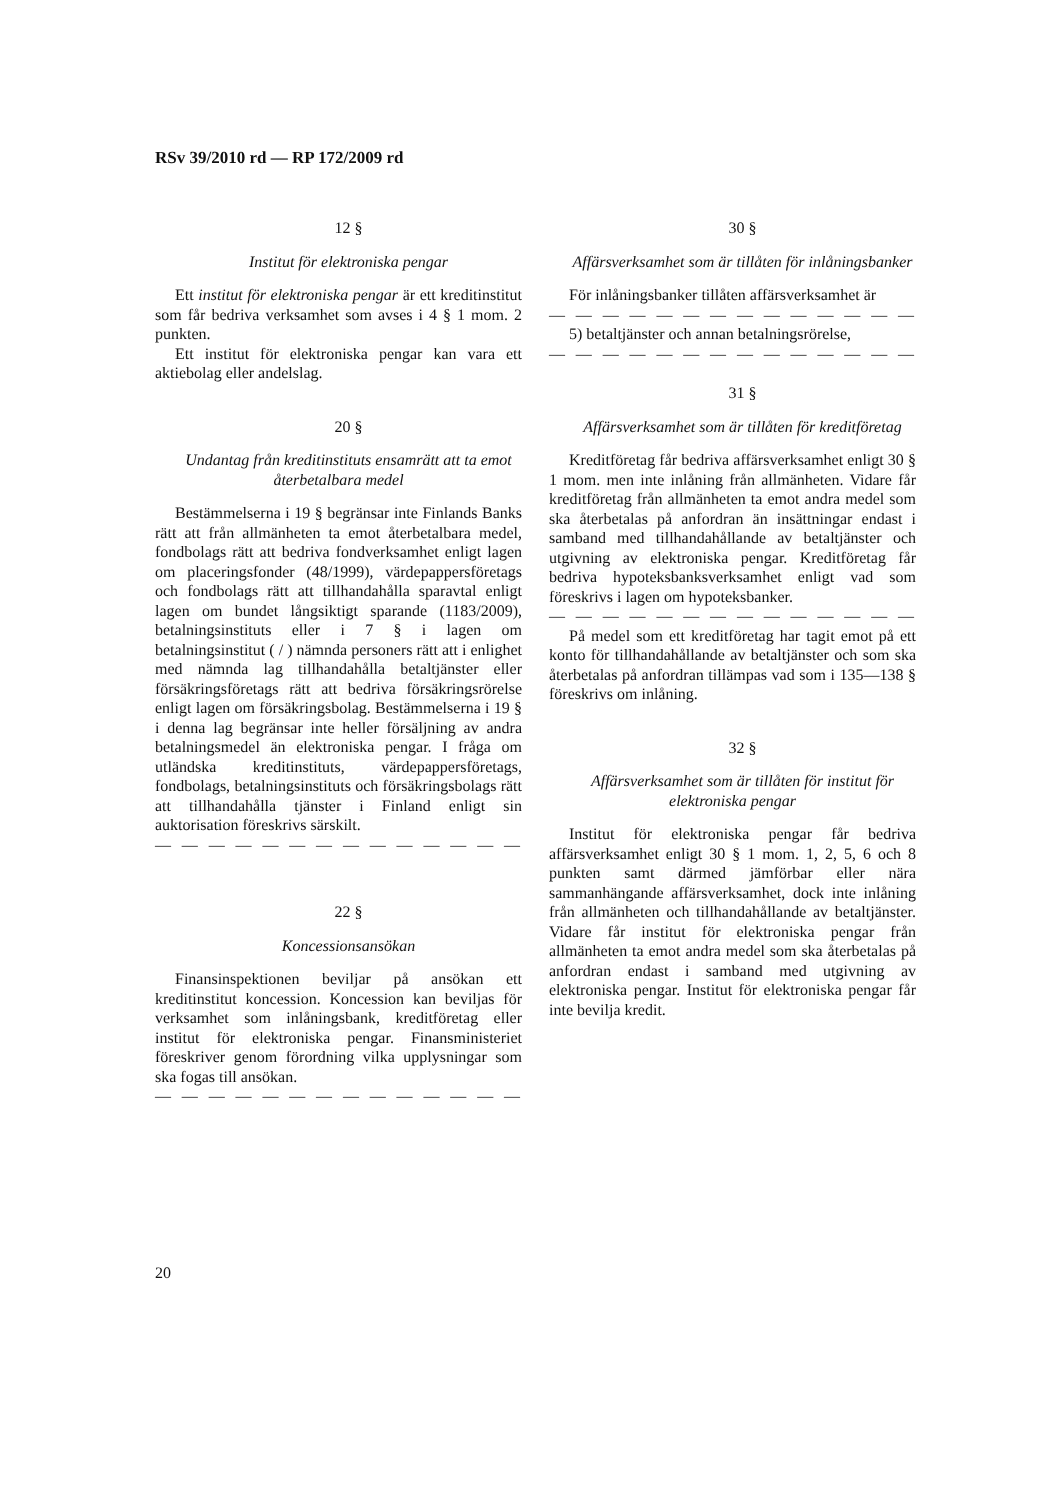RSv 39/2010 rd — RP 172/2009 rd
12 §
Institut för elektroniska pengar
Ett institut för elektroniska pengar är ett kreditinstitut som får bedriva verksamhet som avses i 4 § 1 mom. 2 punkten.
Ett institut för elektroniska pengar kan vara ett aktiebolag eller andelslag.
20 §
Undantag från kreditinstituts ensamrätt att ta emot återbetalbara medel
Bestämmelserna i 19 § begränsar inte Finlands Banks rätt att från allmänheten ta emot återbetalbara medel, fondbolags rätt att bedriva fondverksamhet enligt lagen om placeringsfonder (48/1999), värdepappersföretags och fondbolags rätt att tillhandahålla sparavtal enligt lagen om bundet långsiktigt sparande (1183/2009), betalningsinstituts eller i 7 § i lagen om betalningsinstitut ( / ) nämnda personers rätt att i enlighet med nämnda lag tillhandahålla betaltjänster eller försäkringsföretags rätt att bedriva försäkringsrörelse enligt lagen om försäkringsbolag. Bestämmelserna i 19 § i denna lag begränsar inte heller försäljning av andra betalningsmedel än elektroniska pengar. I fråga om utländska kreditinstituts, värdepappersföretags, fondbolags, betalningsinstituts och försäkringsbolags rätt att tillhandahålla tjänster i Finland enligt sin auktorisation föreskrivs särskilt.
— — — — — — — — — — — — — —
22 §
Koncessionsansökan
Finansinspektionen beviljar på ansökan ett kreditinstitut koncession. Koncession kan beviljas för verksamhet som inlåningsbank, kreditföretag eller institut för elektroniska pengar. Finansministeriet föreskriver genom förordning vilka upplysningar som ska fogas till ansökan.
— — — — — — — — — — — — — —
30 §
Affärsverksamhet som är tillåten för inlåningsbanker
För inlåningsbanker tillåten affärsverksamhet är
— — — — — — — — — — — — — —
5) betaltjänster och annan betalningsrörelse,
— — — — — — — — — — — — — —
31 §
Affärsverksamhet som är tillåten för kreditföretag
Kreditföretag får bedriva affärsverksamhet enligt 30 § 1 mom. men inte inlåning från allmänheten. Vidare får kreditföretag från allmänheten ta emot andra medel som ska återbetalas på anfordran än insättningar endast i samband med tillhandahållande av betaltjänster och utgivning av elektroniska pengar. Kreditföretag får bedriva hypoteksbanksverksamhet enligt vad som föreskrivs i lagen om hypoteksbanker.
— — — — — — — — — — — — — —
På medel som ett kreditföretag har tagit emot på ett konto för tillhandahållande av betaltjänster och som ska återbetalas på anfordran tillämpas vad som i 135—138 § föreskrivs om inlåning.
32 §
Affärsverksamhet som är tillåten för institut för elektroniska pengar
Institut för elektroniska pengar får bedriva affärsverksamhet enligt 30 § 1 mom. 1, 2, 5, 6 och 8 punkten samt därmed jämförbar eller nära sammanhängande affärsverksamhet, dock inte inlåning från allmänheten och tillhandahållande av betaltjänster. Vidare får institut för elektroniska pengar från allmänheten ta emot andra medel som ska återbetalas på anfordran endast i samband med utgivning av elektroniska pengar. Institut för elektroniska pengar får inte bevilja kredit.
20